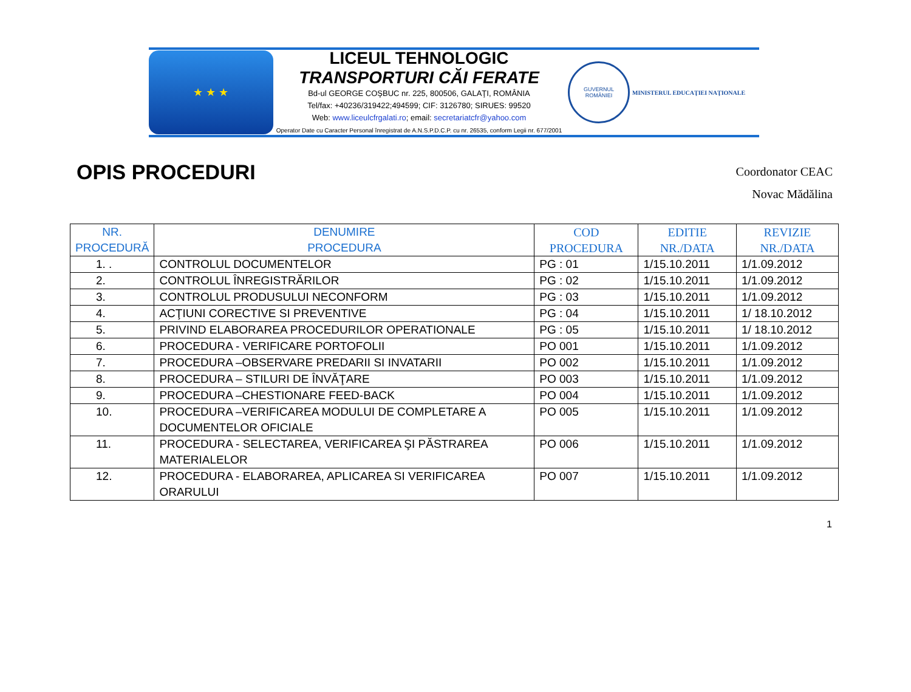★ ★ ★
LICEUL TEHNOLOGIC
TRANSPORTURI CĂI FERATE
Bd-ul GEORGE COŞBUC nr. 225, 800506, GALAŢI, ROMÂNIA
Tel/fax: +40236/319422;494599; CIF: 3126780; SIRUES: 99520
Web: www.liceulcfrgalati.ro; email: secretariatcfr@yahoo.com
Operator Date cu Caracter Personal înregistrat de A.N.S.P.D.C.P. cu nr. 26535, conform Legii nr. 677/2001
GUVERNUL
ROMÂNIEI
MINISTERUL EDUCAŢIEI NAŢIONALE
OPIS PROCEDURI
Coordonator CEAC
Novac Mădălina
| NR. PROCEDURĂ | DENUMIRE PROCEDURA | COD PROCEDURA | EDITIE NR./DATA | REVIZIE NR./DATA |
| --- | --- | --- | --- | --- |
| 1. . | CONTROLUL DOCUMENTELOR | PG : 01 | 1/15.10.2011 | 1/1.09.2012 |
| 2. | CONTROLUL ÎNREGISTRĂRILOR | PG : 02 | 1/15.10.2011 | 1/1.09.2012 |
| 3. | CONTROLUL PRODUSULUI NECONFORM | PG : 03 | 1/15.10.2011 | 1/1.09.2012 |
| 4. | ACŢIUNI CORECTIVE SI PREVENTIVE | PG : 04 | 1/15.10.2011 | 1/ 18.10.2012 |
| 5. | PRIVIND ELABORAREA PROCEDURILOR OPERATIONALE | PG : 05 | 1/15.10.2011 | 1/ 18.10.2012 |
| 6. | PROCEDURA - VERIFICARE PORTOFOLII | PO 001 | 1/15.10.2011 | 1/1.09.2012 |
| 7. | PROCEDURA –OBSERVARE PREDARII SI INVATARII | PO 002 | 1/15.10.2011 | 1/1.09.2012 |
| 8. | PROCEDURA – STILURI DE ÎNVĂŢARE | PO 003 | 1/15.10.2011 | 1/1.09.2012 |
| 9. | PROCEDURA –CHESTIONARE FEED-BACK | PO 004 | 1/15.10.2011 | 1/1.09.2012 |
| 10. | PROCEDURA –VERIFICAREA MODULUI DE COMPLETARE A DOCUMENTELOR OFICIALE | PO 005 | 1/15.10.2011 | 1/1.09.2012 |
| 11. | PROCEDURA - SELECTAREA, VERIFICAREA ŞI PĂSTRAREA MATERIALELOR | PO 006 | 1/15.10.2011 | 1/1.09.2012 |
| 12. | PROCEDURA - ELABORAREA, APLICAREA SI VERIFICAREA ORARULUI | PO 007 | 1/15.10.2011 | 1/1.09.2012 |
1